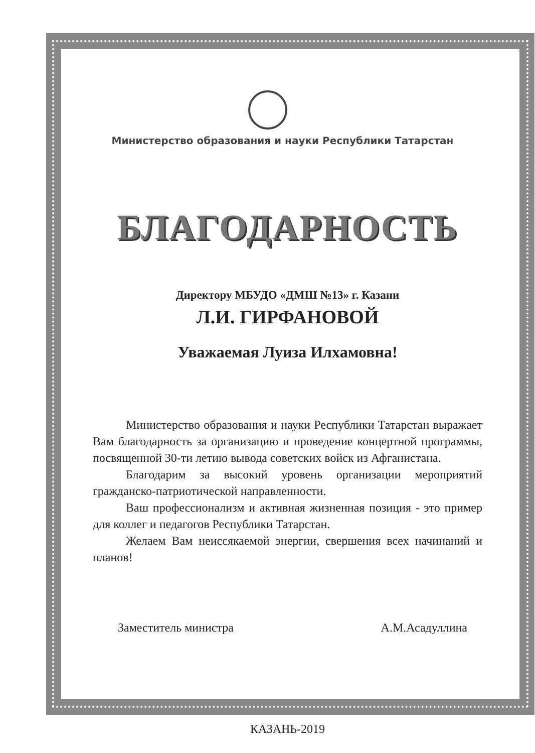Министерство образования и науки Республики Татарстан
БЛАГОДАРНОСТЬ
Директору МБУДО «ДМШ №13» г. Казани
Л.И. ГИРФАНОВОЙ
Уважаемая Луиза Илхамовна!
Министерство образования и науки Республики Татарстан выражает Вам благодарность за организацию и проведение концертной программы, посвященной 30-ти летию вывода советских войск из Афганистана.
Благодарим за высокий уровень организации мероприятий гражданско-патриотической направленности.
Ваш профессионализм и активная жизненная позиция - это пример для коллег и педагогов Республики Татарстан.
Желаем Вам неиссякаемой энергии, свершения всех начинаний и планов!
Заместитель министра А.М.Асадуллина
КАЗАНЬ-2019